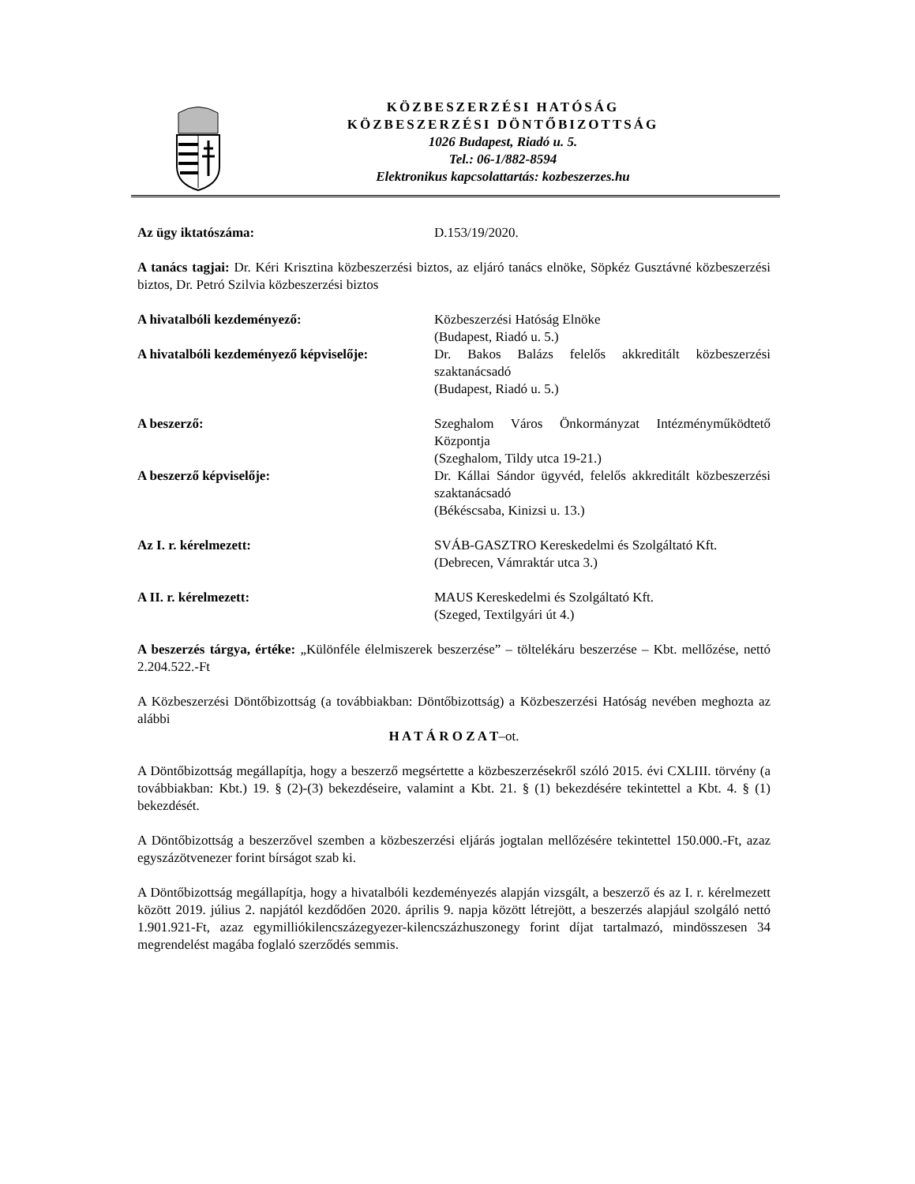KÖZBESZERZÉSI HATÓSÁG
KÖZBESZERZÉSI DÖNTŐBIZOTTSÁG
1026 Budapest, Riadó u. 5.
Tel.: 06-1/882-8594
Elektronikus kapcsolattartás: kozbeszerzes.hu
Az ügy iktatószáma: D.153/19/2020.
A tanács tagjai: Dr. Kéri Krisztina közbeszerzési biztos, az eljáró tanács elnöke, Söpkéz Gusztávné közbeszerzési biztos, Dr. Petró Szilvia közbeszerzési biztos
A hivatalbóli kezdeményező: Közbeszerzési Hatóság Elnöke
(Budapest, Riadó u. 5.)
A hivatalbóli kezdeményező képviselője:
Dr. Bakos Balázs felelős akkreditált közbeszerzési szaktanácsadó
(Budapest, Riadó u. 5.)
A beszerző: Szeghalom Város Önkormányzat Intézményműködtető Központja
(Szeghalom, Tildy utca 19-21.)
A beszerző képviselője: Dr. Kállai Sándor ügyvéd, felelős akkreditált közbeszerzési szaktanácsadó
(Békéscsaba, Kinizsi u. 13.)
Az I. r. kérelmezett: SVÁB-GASZTRO Kereskedelmi és Szolgáltató Kft.
(Debrecen, Vámraktár utca 3.)
A II. r. kérelmezett: MAUS Kereskedelmi és Szolgáltató Kft.
(Szeged, Textilgyári út 4.)
A beszerzés tárgya, értéke: „Különféle élelmiszerek beszerzése” – töltelékáru beszerzése – Kbt. mellőzése, nettó 2.204.522.-Ft
A Közbeszerzési Döntőbizottság (a továbbiakban: Döntőbizottság) a Közbeszerzési Hatóság nevében meghozta az alábbi
H A T Á R O Z A T–ot.
A Döntőbizottság megállapítja, hogy a beszerző megsértette a közbeszerzésekről szóló 2015. évi CXLIII. törvény (a továbbiakban: Kbt.) 19. § (2)-(3) bekezdéseire, valamint a Kbt. 21. § (1) bekezdésére tekintettel a Kbt. 4. § (1) bekezdését.
A Döntőbizottság a beszerzővel szemben a közbeszerzési eljárás jogtalan mellőzésére tekintettel 150.000.-Ft, azaz egyszázötvenezer forint bírságot szab ki.
A Döntőbizottság megállapítja, hogy a hivatalbóli kezdeményezés alapján vizsgált, a beszerző és az I. r. kérelmezett között 2019. július 2. napjától kezdődően 2020. április 9. napja között létrejött, a beszerzés alapjául szolgáló nettó 1.901.921-Ft, azaz egymilliókilencszázegyezer-kilencszázhuszonegy forint díjat tartalmazó, mindösszesen 34 megrendelést magába foglaló szerződés semmis.